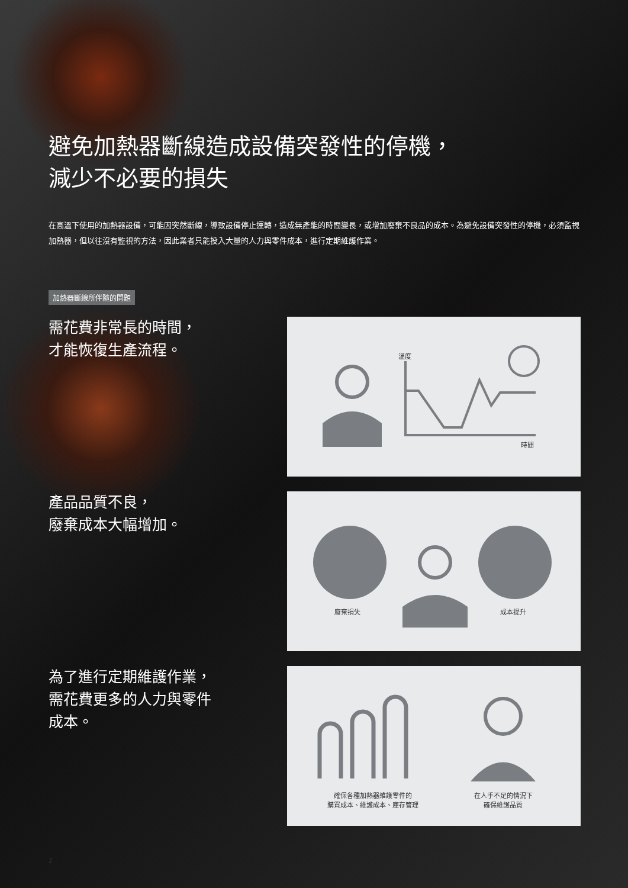避免加熱器斷線造成設備突發性的停機，
減少不必要的損失
在高溫下使用的加熱器設備，可能因突然斷線，導致設備停止運轉，造成無產能的時間變長，或增加廢棄不良品的成本。為避免設備突發性的停機，必須監視加熱器，但以往沒有監視的方法，因此業者只能投入大量的人力與零件成本，進行定期維護作業。
加熱器斷線所伴隨的問題
需花費非常長的時間，
才能恢復生產流程。
溫度
時間
產品品質不良，
廢棄成本大幅增加。
廢棄損失 成本提升
為了進行定期維護作業，
需花費更多的人力與零件
成本。
確保各種加熱器維護零件的
購買成本、維護成本、庫存管理
在人手不足的情況下
確保維護品質
2